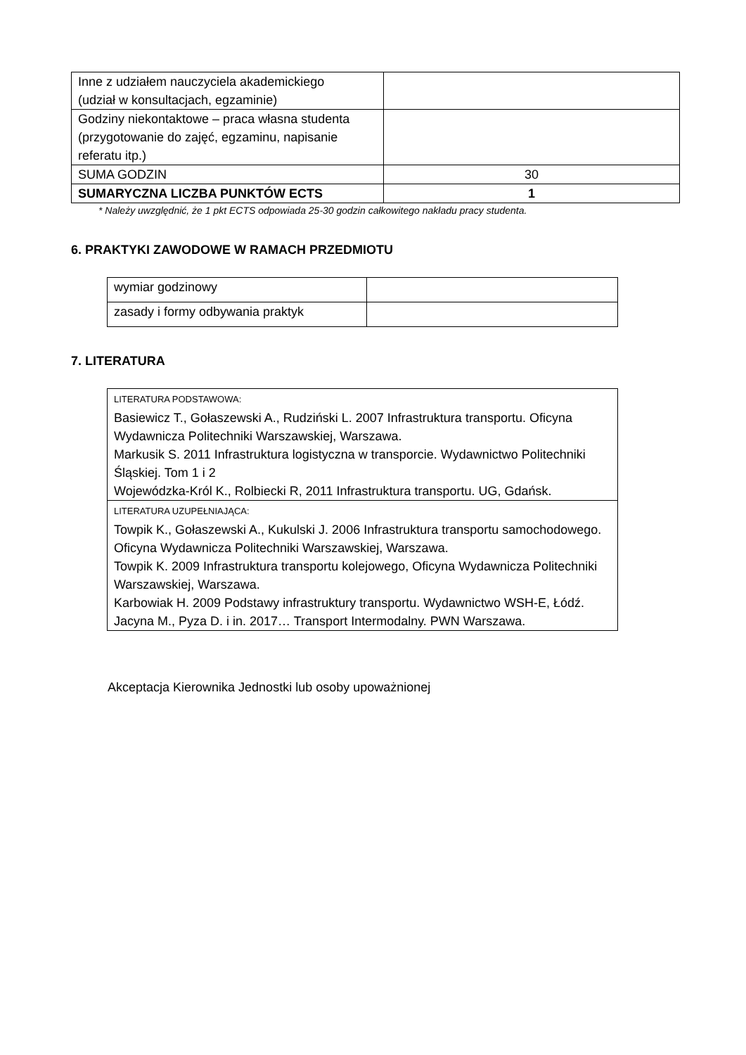| Inne z udziałem nauczyciela akademickiego (udział w konsultacjach, egzaminie) | |
| Godziny niekontaktowe – praca własna studenta (przygotowanie do zajęć, egzaminu, napisanie referatu itp.) | |
| SUMA GODZIN | 30 |
| SUMARYCZNA LICZBA PUNKTÓW ECTS | 1 |
* Należy uwzględnić, że 1 pkt ECTS odpowiada 25-30 godzin całkowitego nakładu pracy studenta.
6. PRAKTYKI ZAWODOWE W RAMACH PRZEDMIOTU
| wymiar godzinowy | |
| zasady i formy odbywania praktyk | |
7. LITERATURA
| LITERATURA PODSTAWOWA: Basiewicz T., Gołaszewski A., Rudziński L. 2007 Infrastruktura transportu. Oficyna Wydawnicza Politechniki Warszawskiej, Warszawa. Markusik S. 2011 Infrastruktura logistyczna w transporcie. Wydawnictwo Politechniki Śląskiej. Tom 1 i 2 Wojewódzka-Król K., Rolbiecki R, 2011 Infrastruktura transportu. UG, Gdańsk. |
| LITERATURA UZUPEŁNIAJĄCA: Towpik K., Gołaszewski A., Kukulski J. 2006 Infrastruktura transportu samochodowego. Oficyna Wydawnicza Politechniki Warszawskiej, Warszawa. Towpik K. 2009 Infrastruktura transportu kolejowego, Oficyna Wydawnicza Politechniki Warszawskiej, Warszawa. Karbowiak H. 2009 Podstawy infrastruktury transportu. Wydawnictwo WSH-E, Łódź. Jacyna M., Pyza D. i in. 2017… Transport Intermodalny. PWN Warszawa. |
Akceptacja Kierownika Jednostki lub osoby upoważnionej